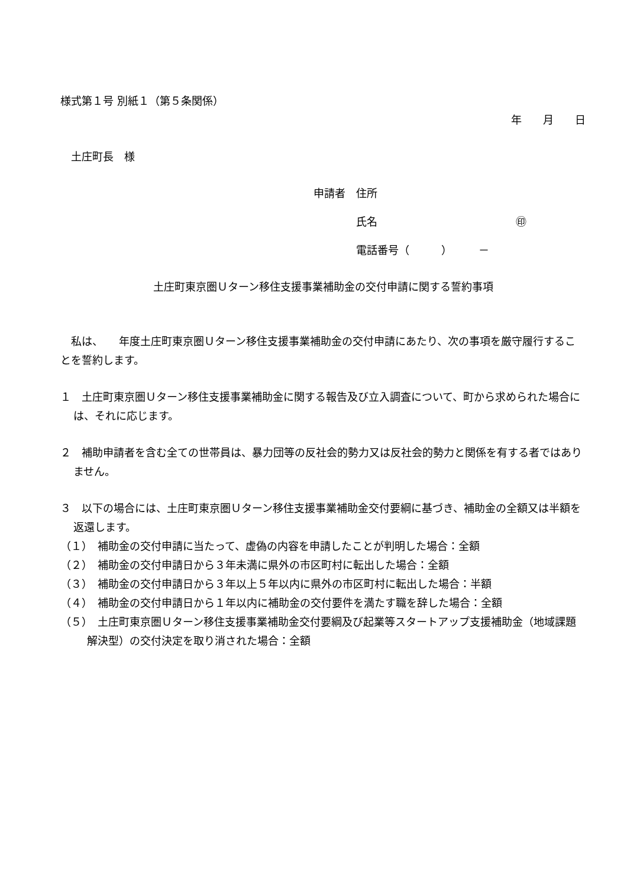様式第１号 別紙１（第５条関係）
年　　月　　日
　土庄町長　様
申請者　住所
　　　　氏名　　　　　　　　　　　　　㊞
　　　　電話番号（　　　）　　　－
土庄町東京圏Ｕターン移住支援事業補助金の交付申請に関する誓約事項
　私は、　　年度土庄町東京圏Ｕターン移住支援事業補助金の交付申請にあたり、次の事項を厳守履行することを誓約します。
１　土庄町東京圏Ｕターン移住支援事業補助金に関する報告及び立入調査について、町から求められた場合には、それに応じます。
２　補助申請者を含む全ての世帯員は、暴力団等の反社会的勢力又は反社会的勢力と関係を有する者ではありません。
３　以下の場合には、土庄町東京圏Ｕターン移住支援事業補助金交付要綱に基づき、補助金の全額又は半額を返還します。
（１）　補助金の交付申請に当たって、虚偽の内容を申請したことが判明した場合：全額
（２）　補助金の交付申請日から３年未満に県外の市区町村に転出した場合：全額
（３）　補助金の交付申請日から３年以上５年以内に県外の市区町村に転出した場合：半額
（４）　補助金の交付申請日から１年以内に補助金の交付要件を満たす職を辞した場合：全額
（５）　土庄町東京圏Ｕターン移住支援事業補助金交付要綱及び起業等スタートアップ支援補助金（地域課題解決型）の交付決定を取り消された場合：全額